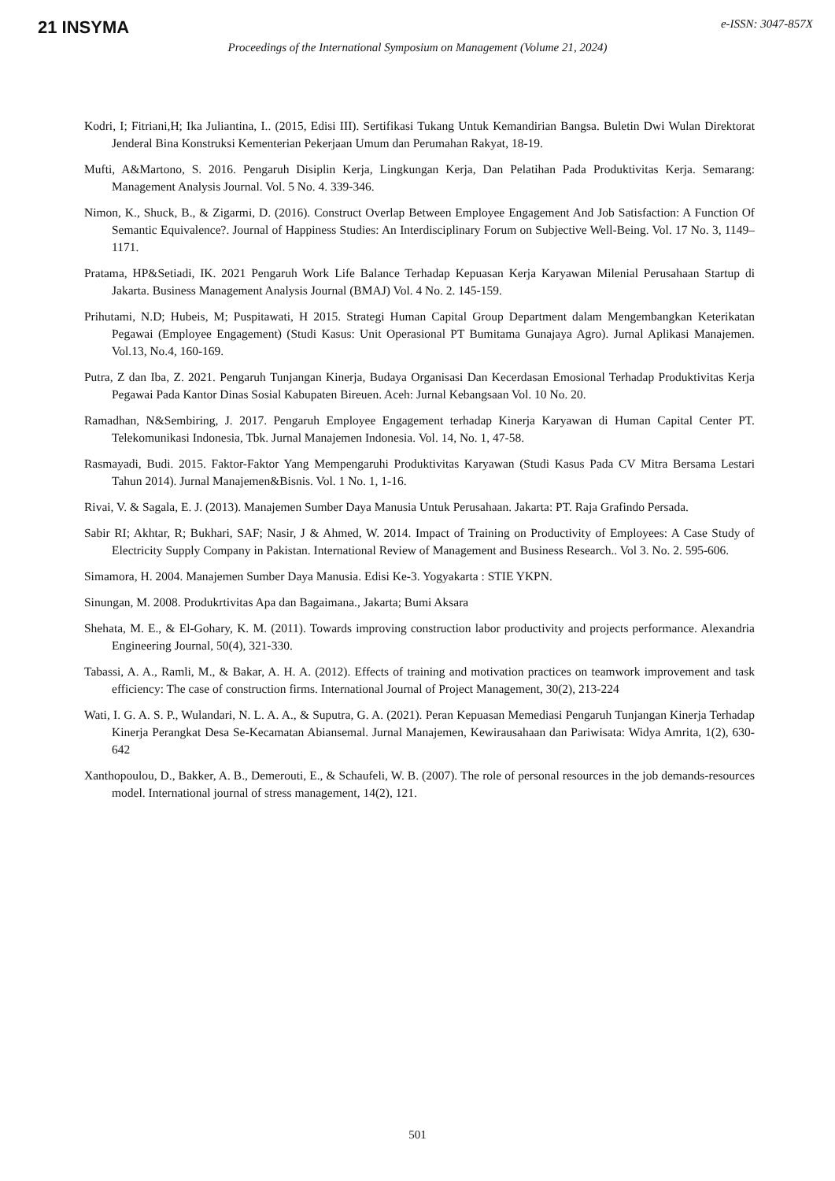21 INSYMA
e-ISSN: 3047-857X
Proceedings of the International Symposium on Management (Volume 21, 2024)
Kodri, I; Fitriani,H; Ika Juliantina, I.. (2015, Edisi III). Sertifikasi Tukang Untuk Kemandirian Bangsa. Buletin Dwi Wulan Direktorat Jenderal Bina Konstruksi Kementerian Pekerjaan Umum dan Perumahan Rakyat, 18-19.
Mufti, A&Martono, S. 2016. Pengaruh Disiplin Kerja, Lingkungan Kerja, Dan Pelatihan Pada Produktivitas Kerja. Semarang: Management Analysis Journal. Vol. 5 No. 4. 339-346.
Nimon, K., Shuck, B., & Zigarmi, D. (2016). Construct Overlap Between Employee Engagement And Job Satisfaction: A Function Of Semantic Equivalence?. Journal of Happiness Studies: An Interdisciplinary Forum on Subjective Well-Being. Vol. 17 No. 3, 1149–1171.
Pratama, HP&Setiadi, IK. 2021 Pengaruh Work Life Balance Terhadap Kepuasan Kerja Karyawan Milenial Perusahaan Startup di Jakarta. Business Management Analysis Journal (BMAJ) Vol. 4 No. 2. 145-159.
Prihutami, N.D; Hubeis, M; Puspitawati, H 2015. Strategi Human Capital Group Department dalam Mengembangkan Keterikatan Pegawai (Employee Engagement) (Studi Kasus: Unit Operasional PT Bumitama Gunajaya Agro). Jurnal Aplikasi Manajemen. Vol.13, No.4, 160-169.
Putra, Z dan Iba, Z. 2021. Pengaruh Tunjangan Kinerja, Budaya Organisasi Dan Kecerdasan Emosional Terhadap Produktivitas Kerja Pegawai Pada Kantor Dinas Sosial Kabupaten Bireuen. Aceh: Jurnal Kebangsaan Vol. 10 No. 20.
Ramadhan, N&Sembiring, J. 2017. Pengaruh Employee Engagement terhadap Kinerja Karyawan di Human Capital Center PT. Telekomunikasi Indonesia, Tbk. Jurnal Manajemen Indonesia. Vol. 14, No. 1, 47-58.
Rasmayadi, Budi. 2015. Faktor-Faktor Yang Mempengaruhi Produktivitas Karyawan (Studi Kasus Pada CV Mitra Bersama Lestari Tahun 2014). Jurnal Manajemen&Bisnis. Vol. 1 No. 1, 1-16.
Rivai, V. & Sagala, E. J. (2013). Manajemen Sumber Daya Manusia Untuk Perusahaan. Jakarta: PT. Raja Grafindo Persada.
Sabir RI; Akhtar, R; Bukhari, SAF; Nasir, J & Ahmed, W. 2014. Impact of Training on Productivity of Employees: A Case Study of Electricity Supply Company in Pakistan. International Review of Management and Business Research.. Vol 3. No. 2. 595-606.
Simamora, H. 2004. Manajemen Sumber Daya Manusia. Edisi Ke-3. Yogyakarta : STIE YKPN.
Sinungan, M. 2008. Produkrtivitas Apa dan Bagaimana., Jakarta; Bumi Aksara
Shehata, M. E., & El-Gohary, K. M. (2011). Towards improving construction labor productivity and projects performance. Alexandria Engineering Journal, 50(4), 321-330.
Tabassi, A. A., Ramli, M., & Bakar, A. H. A. (2012). Effects of training and motivation practices on teamwork improvement and task efficiency: The case of construction firms. International Journal of Project Management, 30(2), 213-224
Wati, I. G. A. S. P., Wulandari, N. L. A. A., & Suputra, G. A. (2021). Peran Kepuasan Memediasi Pengaruh Tunjangan Kinerja Terhadap Kinerja Perangkat Desa Se-Kecamatan Abiansemal. Jurnal Manajemen, Kewirausahaan dan Pariwisata: Widya Amrita, 1(2), 630-642
Xanthopoulou, D., Bakker, A. B., Demerouti, E., & Schaufeli, W. B. (2007). The role of personal resources in the job demands-resources model. International journal of stress management, 14(2), 121.
501